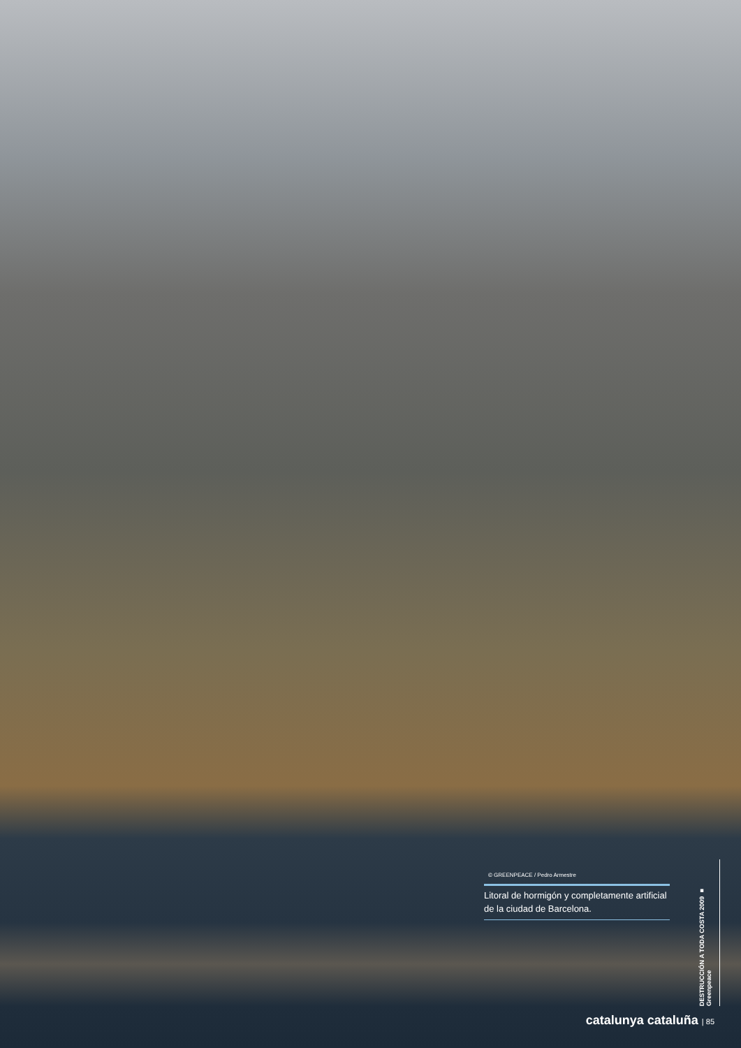© GREENPEACE / Pedro Armestre
Litoral de hormigón y completamente artificial de la ciudad de Barcelona.
DESTRUCCIÓN A TODA COSTA 2009 ■ Greenpeace
catalunya cataluña | 85